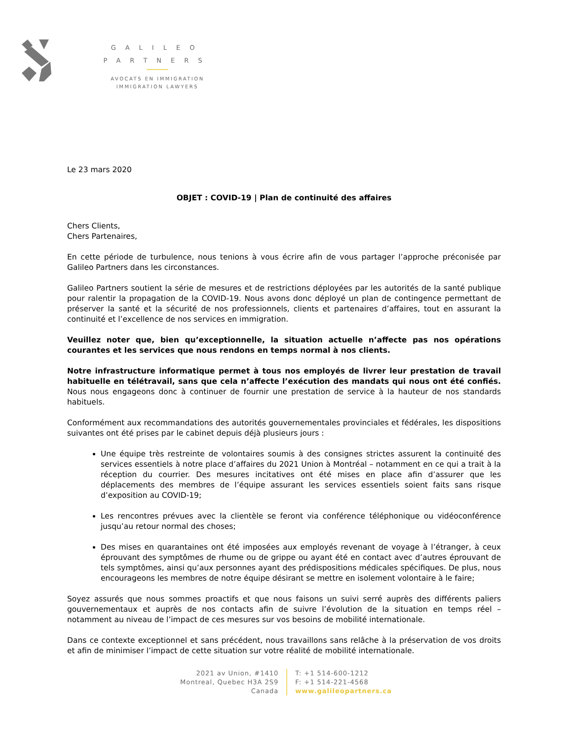GALILEO
PARTNERS
AVOCATS EN IMMIGRATION
IMMIGRATION LAWYERS
Le 23 mars 2020
OBJET : COVID-19 | Plan de continuité des affaires
Chers Clients,
Chers Partenaires,
En cette période de turbulence, nous tenions à vous écrire afin de vous partager l’approche préconisée par Galileo Partners dans les circonstances.
Galileo Partners soutient la série de mesures et de restrictions déployées par les autorités de la santé publique pour ralentir la propagation de la COVID-19. Nous avons donc déployé un plan de contingence permettant de préserver la santé et la sécurité de nos professionnels, clients et partenaires d’affaires, tout en assurant la continuité et l’excellence de nos services en immigration.
Veuillez noter que, bien qu’exceptionnelle, la situation actuelle n’affecte pas nos opérations courantes et les services que nous rendons en temps normal à nos clients.
Notre infrastructure informatique permet à tous nos employés de livrer leur prestation de travail habituelle en télétravail, sans que cela n’affecte l’exécution des mandats qui nous ont été confiés. Nous nous engageons donc à continuer de fournir une prestation de service à la hauteur de nos standards habituels.
Conformément aux recommandations des autorités gouvernementales provinciales et fédérales, les dispositions suivantes ont été prises par le cabinet depuis déjà plusieurs jours :
Une équipe très restreinte de volontaires soumis à des consignes strictes assurent la continuité des services essentiels à notre place d’affaires du 2021 Union à Montréal – notamment en ce qui a trait à la réception du courrier. Des mesures incitatives ont été mises en place afin d’assurer que les déplacements des membres de l’équipe assurant les services essentiels soient faits sans risque d’exposition au COVID-19;
Les rencontres prévues avec la clientèle se feront via conférence téléphonique ou vidéoconférence jusqu’au retour normal des choses;
Des mises en quarantaines ont été imposées aux employés revenant de voyage à l’étranger, à ceux éprouvant des symptômes de rhume ou de grippe ou ayant été en contact avec d’autres éprouvant de tels symptômes, ainsi qu’aux personnes ayant des prédispositions médicales spécifiques. De plus, nous encourageons les membres de notre équipe désirant se mettre en isolement volontaire à le faire;
Soyez assurés que nous sommes proactifs et que nous faisons un suivi serré auprès des différents paliers gouvernementaux et auprès de nos contacts afin de suivre l’évolution de la situation en temps réel – notamment au niveau de l’impact de ces mesures sur vos besoins de mobilité internationale.
Dans ce contexte exceptionnel et sans précédent, nous travaillons sans relâche à la préservation de vos droits et afin de minimiser l’impact de cette situation sur votre réalité de mobilité internationale.
2021 av Union, #1410
Montreal, Quebec H3A 2S9
Canada
T: +1 514-600-1212
F: +1 514-221-4568
www.galileopartners.ca